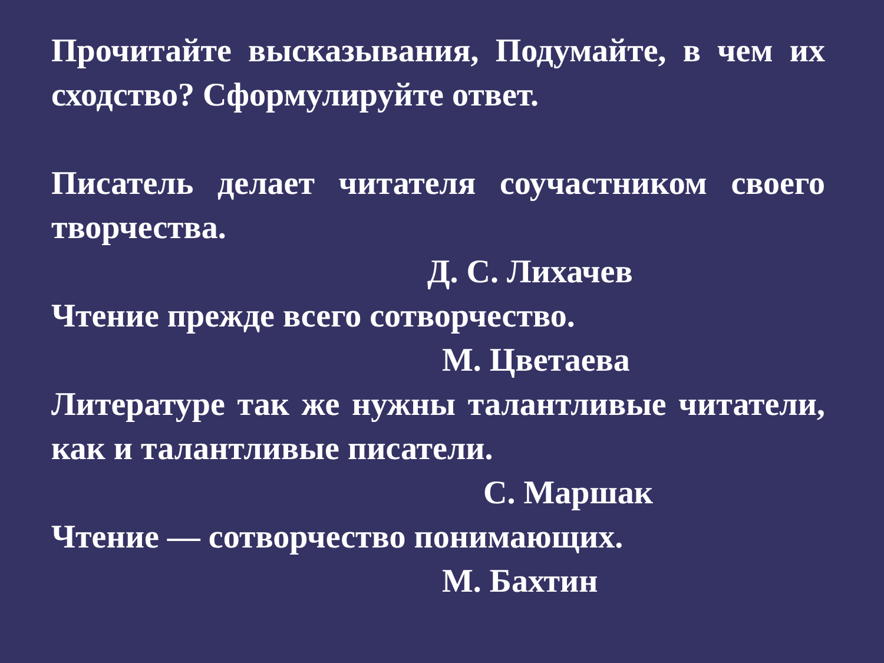Прочитайте высказывания, Подумайте, в чем их сходство? Сформулируйте ответ.
Писатель делает читателя соучастником своего творчества.
Д. С. Лихачев
Чтение прежде всего сотворчество.
М. Цветаева
Литературе так же нужны талантливые читатели, как и талантливые писатели.
С. Маршак
Чтение — сотворчество понимающих.
М. Бахтин